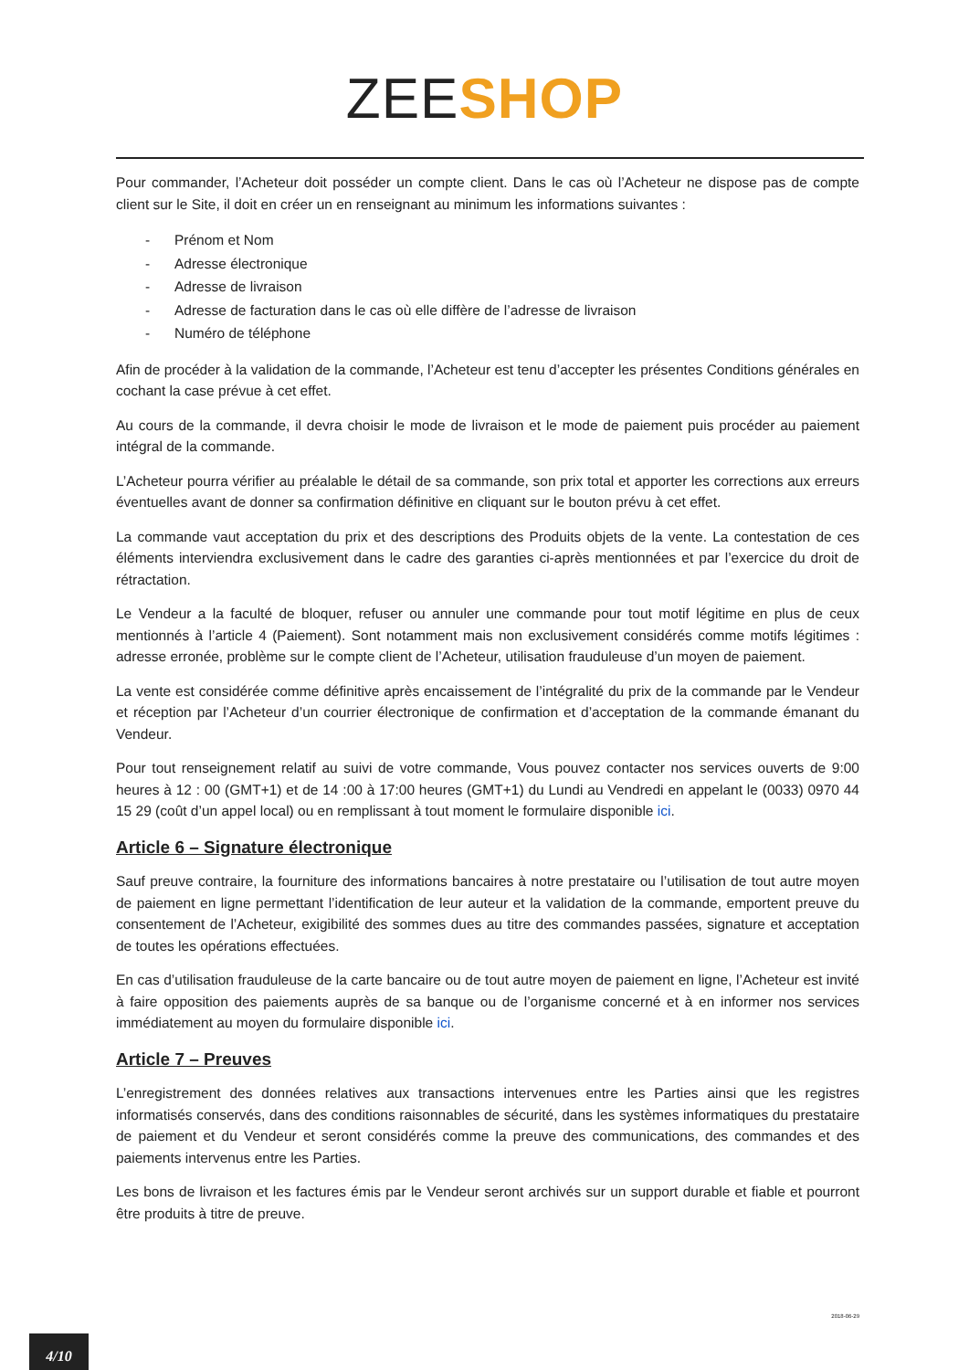ZEE SHOP
Pour commander, l’Acheteur doit posséder un compte client. Dans le cas où l’Acheteur ne dispose pas de compte client sur le Site, il doit en créer un en renseignant au minimum les informations suivantes :
- Prénom et Nom
- Adresse électronique
- Adresse de livraison
- Adresse de facturation dans le cas où elle diffère de l’adresse de livraison
- Numéro de téléphone
Afin de procéder à la validation de la commande, l’Acheteur est tenu d’accepter les présentes Conditions générales en cochant la case prévue à cet effet.
Au cours de la commande, il devra choisir le mode de livraison et le mode de paiement puis procéder au paiement intégral de la commande.
L’Acheteur pourra vérifier au préalable le détail de sa commande, son prix total et apporter les corrections aux erreurs éventuelles avant de donner sa confirmation définitive en cliquant sur le bouton prévu à cet effet.
La commande vaut acceptation du prix et des descriptions des Produits objets de la vente. La contestation de ces éléments interviendra exclusivement dans le cadre des garanties ci-après mentionnées et par l’exercice du droit de rétractation.
Le Vendeur a la faculté de bloquer, refuser ou annuler une commande pour tout motif légitime en plus de ceux mentionnés à l’article 4 (Paiement). Sont notamment mais non exclusivement considérés comme motifs légitimes : adresse erronée, problème sur le compte client de l’Acheteur, utilisation frauduleuse d’un moyen de paiement.
La vente est considérée comme définitive après encaissement de l’intégralité du prix de la commande par le Vendeur et réception par l’Acheteur d’un courrier électronique de confirmation et d’acceptation de la commande émanant du Vendeur.
Pour tout renseignement relatif au suivi de votre commande, Vous pouvez contacter nos services ouverts de 9:00 heures à 12 : 00 (GMT+1) et de 14 :00 à 17:00 heures (GMT+1) du Lundi au Vendredi en appelant le (0033) 0970 44 15 29 (coût d’un appel local) ou en remplissant à tout moment le formulaire disponible ici.
Article 6 – Signature électronique
Sauf preuve contraire, la fourniture des informations bancaires à notre prestataire ou l’utilisation de tout autre moyen de paiement en ligne permettant l’identification de leur auteur et la validation de la commande, emportent preuve du consentement de l’Acheteur, exigibilité des sommes dues au titre des commandes passées, signature et acceptation de toutes les opérations effectuées.
En cas d’utilisation frauduleuse de la carte bancaire ou de tout autre moyen de paiement en ligne, l’Acheteur est invité à faire opposition des paiements auprès de sa banque ou de l’organisme concerné et à en informer nos services immédiatement au moyen du formulaire disponible ici.
Article 7 – Preuves
L’enregistrement des données relatives aux transactions intervenues entre les Parties ainsi que les registres informatisés conservés, dans des conditions raisonnables de sécurité, dans les systèmes informatiques du prestataire de paiement et du Vendeur et seront considérés comme la preuve des communications, des commandes et des paiements intervenus entre les Parties.
Les bons de livraison et les factures émis par le Vendeur seront archivés sur un support durable et fiable et pourront être produits à titre de preuve.
2018-06-29
4/10